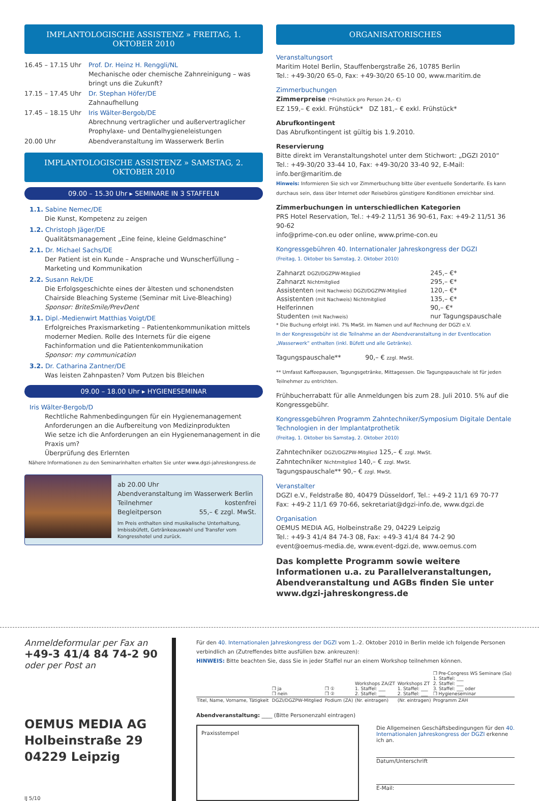IMPLANTOLOGISCHE ASSISTENZ » FREITAG, 1. OKTOBER 2010
| 16.45 – 17.15 Uhr | Prof. Dr. Heinz H. Renggli/NL Mechanische oder chemische Zahnreinigung – was bringt uns die Zukunft? |
| 17.15 – 17.45 Uhr | Dr. Stephan Höfer/DE Zahnaufhellung |
| 17.45 – 18.15 Uhr | Iris Wälter-Bergob/DE Abrechnung vertraglicher und außervertraglicher Prophylaxe- und Dentalhygieneleistungen |
| 20.00 Uhr | Abendveranstaltung im Wasserwerk Berlin |
IMPLANTOLOGISCHE ASSISTENZ » SAMSTAG, 2. OKTOBER 2010
09.00 – 15.30 Uhr ▸ SEMINARE IN 3 STAFFELN
1.1. Sabine Nemec/DE
Die Kunst, Kompetenz zu zeigen
1.2. Christoph Jäger/DE
Qualitätsmanagement „Eine feine, kleine Geldmaschine“
2.1. Dr. Michael Sachs/DE
Der Patient ist ein Kunde – Ansprache und Wunscherfüllung – Marketing und Kommunikation
2.2. Susann Rek/DE
Die Erfolgsgeschichte eines der ältesten und schonendsten Chairside Bleaching Systeme (Seminar mit Live-Bleaching)
Sponsor: BriteSmile/PrevDent
3.1. Dipl.-Medienwirt Matthias Voigt/DE
Erfolgreiches Praxismarketing – Patientenkommunikation mittels moderner Medien. Rolle des Internets für die eigene Fachinformation und die Patientenkommunikation
Sponsor: my communication
3.2. Dr. Catharina Zantner/DE
Was leisten Zahnpasten? Vom Putzen bis Bleichen
09.00 – 18.00 Uhr ▸ HYGIENESEMINAR
Iris Wälter-Bergob/D
Rechtliche Rahmenbedingungen für ein Hygienemanagement
Anforderungen an die Aufbereitung von Medizinprodukten
Wie setze ich die Anforderungen an ein Hygienemanagement in die Praxis um?
Überprüfung des Erlernten
Nähere Informationen zu den Seminarinhalten erhalten Sie unter www.dgzi-jahreskongress.de
ab 20.00 Uhr
Abendveranstaltung im Wasserwerk Berlin
Teilnehmer kostenfrei
Begleitperson 55,– € zzgl. MwSt.
Im Preis enthalten sind musikalische Unterhaltung, Imbissbüfett, Getränkeauswahl und Transfer vom Kongresshotel und zurück.
ORGANISATORISCHES
Veranstaltungsort
Maritim Hotel Berlin, Stauffenbergstraße 26, 10785 Berlin
Tel.: +49-30/20 65-0, Fax: +49-30/20 65-10 00, www.maritim.de
Zimmerbuchungen
Zimmerpreise (*Frühstück pro Person 24,– €)
EZ 159,– € exkl. Frühstück* DZ 181,– € exkl. Frühstück*
Abrufkontingent
Das Abrufkontingent ist gültig bis 1.9.2010.
Reservierung
Bitte direkt im Veranstaltungshotel unter dem Stichwort: „DGZI 2010“
Tel.: +49-30/20 33-44 10, Fax: +49-30/20 33-40 92, E-Mail: info.ber@maritim.de
Hinweis: Informieren Sie sich vor Zimmerbuchung bitte über eventuelle Sondertarife. Es kann durchaus sein, dass über Internet oder Reisebüros günstigere Konditionen erreichbar sind.
Zimmerbuchungen in unterschiedlichen Kategorien
PRS Hotel Reservation, Tel.: +49-2 11/51 36 90-61, Fax: +49-2 11/51 36 90-62
info@prime-con.eu oder online, www.prime-con.eu
Kongressgebühren 40. Internationaler Jahreskongress der DGZI
(Freitag, 1. Oktober bis Samstag, 2. Oktober 2010)
| Zahnarzt DGZI/DGZPW-Mitglied | 245,– €* |
| Zahnarzt Nichtmitglied | 295,– €* |
| Assistenten (mit Nachweis) DGZI/DGZPW-Mitglied | 120,– €* |
| Assistenten (mit Nachweis) Nichtmitglied | 135,– €* |
| Helferinnen | 90,– €* |
| Studenten (mit Nachweis) | nur Tagungspauschale |
* Die Buchung erfolgt inkl. 7% MwSt. im Namen und auf Rechnung der DGZI e.V.
In der Kongressgebühr ist die Teilnahme an der Abendveranstaltung in der Eventlocation „Wasserwerk“ enthalten (inkl. Büfett und alle Getränke).
Tagungspauschale** 90,– € zzgl. MwSt.
** Umfasst Kaffeepausen, Tagungsgetränke, Mittagessen. Die Tagungspauschale ist für jeden Teilnehmer zu entrichten.
Frühbucherrabatt für alle Anmeldungen bis zum 28. Juli 2010. 5% auf die Kongressgebühr.
Kongressgebühren Programm Zahntechniker/Symposium Digitale Dentale Technologien in der Implantatprothetik
(Freitag, 1. Oktober bis Samstag, 2. Oktober 2010)
Zahntechniker DGZI/DGZPW-Mitglied 125,– € zzgl. MwSt.
Zahntechniker Nichtmitglied 140,– € zzgl. MwSt.
Tagungspauschale** 90,– € zzgl. MwSt.
Veranstalter
DGZI e.V., Feldstraße 80, 40479 Düsseldorf, Tel.: +49-2 11/1 69 70-77
Fax: +49-2 11/1 69 70-66, sekretariat@dgzi-info.de, www.dgzi.de
Organisation
OEMUS MEDIA AG, Holbeinstraße 29, 04229 Leipzig
Tel.: +49-3 41/4 84 74-3 08, Fax: +49-3 41/4 84 74-2 90
event@oemus-media.de, www.event-dgzi.de, www.oemus.com
Das komplette Programm sowie weitere Informationen u.a. zu Parallelveranstaltungen, Abendveranstaltung und AGBs finden Sie unter www.dgzi-jahreskongress.de
Anmeldeformular per Fax an
+49-3 41/4 84 74-2 90
oder per Post an
OEMUS MEDIA AG
Holbeinstraße 29
04229 Leipzig
IJ 5/10
Für den 40. Internationalen Jahreskongress der DGZI vom 1.-2. Oktober 2010 in Berlin melde ich folgende Personen verbindlich an (Zutreffendes bitte ausfüllen bzw. ankreuzen):
HINWEIS: Bitte beachten Sie, dass Sie in jeder Staffel nur an einem Workshop teilnehmen können.
| | ❒ ja ❒ nein | ❒ ① ❒ ② | Workshops ZA/ZT 1. Staffel: ___ 2. Staffel: ___ | Workshops ZT 1. Staffel: ___ 2. Staffel: ___ | ❒ Pre-Congress WS Seminare (Sa) 1. Staffel: ___ 2. Staffel: ___ 3. Staffel: ___ oder ❒ Hygieneseminar |
| Titel, Name, Vorname, Tätigkeit | DGZI/DGZPW-Mitglied | Podium (ZA) | (Nr. eintragen) | (Nr. eintragen) | Programm ZAH |
Abendveranstaltung: ____ (Bitte Personenzahl eintragen)
Praxisstempel
Die Allgemeinen Geschäftsbedingungen für den 40. Internationalen Jahreskongress der DGZI erkenne ich an.
Datum/Unterschrift
E-Mail: